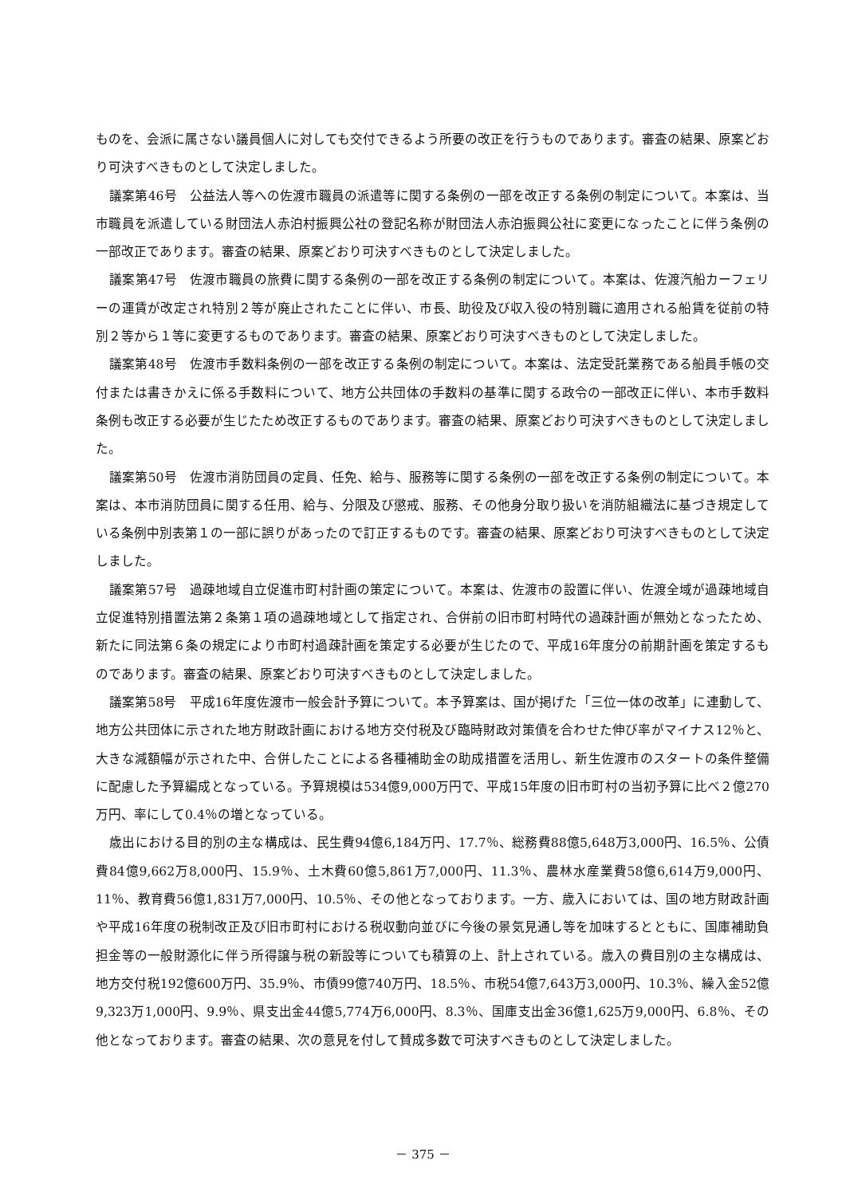ものを、会派に属さない議員個人に対しても交付できるよう所要の改正を行うものであります。審査の結果、原案どおり可決すべきものとして決定しました。
議案第46号　公益法人等への佐渡市職員の派遣等に関する条例の一部を改正する条例の制定について。本案は、当市職員を派遣している財団法人赤泊村振興公社の登記名称が財団法人赤泊振興公社に変更になったことに伴う条例の一部改正であります。審査の結果、原案どおり可決すべきものとして決定しました。
議案第47号　佐渡市職員の旅費に関する条例の一部を改正する条例の制定について。本案は、佐渡汽船カーフェリーの運賃が改定され特別２等が廃止されたことに伴い、市長、助役及び収入役の特別職に適用される船賃を従前の特別２等から１等に変更するものであります。審査の結果、原案どおり可決すべきものとして決定しました。
議案第48号　佐渡市手数料条例の一部を改正する条例の制定について。本案は、法定受託業務である船員手帳の交付または書きかえに係る手数料について、地方公共団体の手数料の基準に関する政令の一部改正に伴い、本市手数料条例も改正する必要が生じたため改正するものであります。審査の結果、原案どおり可決すべきものとして決定しました。
議案第50号　佐渡市消防団員の定員、任免、給与、服務等に関する条例の一部を改正する条例の制定について。本案は、本市消防団員に関する任用、給与、分限及び懲戒、服務、その他身分取り扱いを消防組織法に基づき規定している条例中別表第１の一部に誤りがあったので訂正するものです。審査の結果、原案どおり可決すべきものとして決定しました。
議案第57号　過疎地域自立促進市町村計画の策定について。本案は、佐渡市の設置に伴い、佐渡全域が過疎地域自立促進特別措置法第２条第１項の過疎地域として指定され、合併前の旧市町村時代の過疎計画が無効となったため、新たに同法第６条の規定により市町村過疎計画を策定する必要が生じたので、平成16年度分の前期計画を策定するものであります。審査の結果、原案どおり可決すべきものとして決定しました。
議案第58号　平成16年度佐渡市一般会計予算について。本予算案は、国が掲げた「三位一体の改革」に連動して、地方公共団体に示された地方財政計画における地方交付税及び臨時財政対策債を合わせた伸び率がマイナス12％と、大きな減額幅が示された中、合併したことによる各種補助金の助成措置を活用し、新生佐渡市のスタートの条件整備に配慮した予算編成となっている。予算規模は534億9,000万円で、平成15年度の旧市町村の当初予算に比べ２億270万円、率にして0.4％の増となっている。
歳出における目的別の主な構成は、民生費94億6,184万円、17.7％、総務費88億5,648万3,000円、16.5％、公債費84億9,662万8,000円、15.9％、土木費60億5,861万7,000円、11.3％、農林水産業費58億6,614万9,000円、11％、教育費56億1,831万7,000円、10.5％、その他となっております。一方、歳入においては、国の地方財政計画や平成16年度の税制改正及び旧市町村における税収動向並びに今後の景気見通し等を加味するとともに、国庫補助負担金等の一般財源化に伴う所得譲与税の新設等についても積算の上、計上されている。歳入の費目別の主な構成は、地方交付税192億600万円、35.9％、市債99億740万円、18.5％、市税54億7,643万3,000円、10.3％、繰入金52億9,323万1,000円、9.9％、県支出金44億5,774万6,000円、8.3％、国庫支出金36億1,625万9,000円、6.8％、その他となっております。審査の結果、次の意見を付して賛成多数で可決すべきものとして決定しました。
－ 375 －